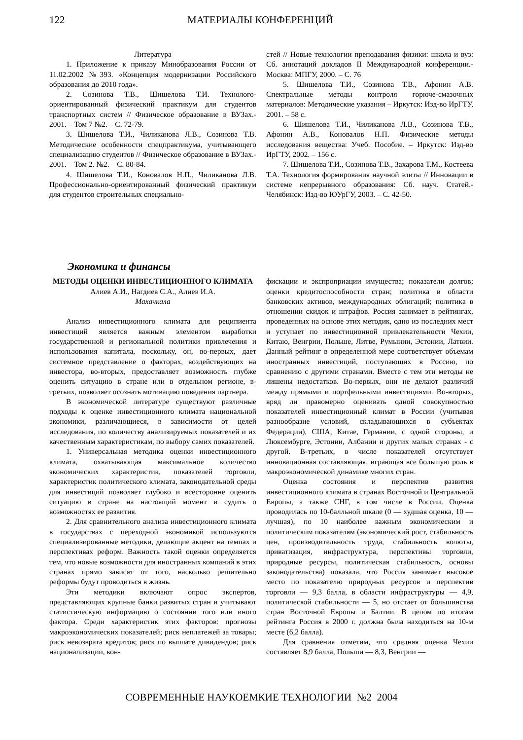122 МАТЕРИАЛЫ КОНФЕРЕНЦИЙ
Литература
1. Приложение к приказу Минобразования России от 11.02.2002 №393. «Концепция модернизации Российского образования до 2010 года».
2. Созинова Т.В., Шишелова Т.И. Технолого-ориентированный физический практикум для студентов транспортных систем // Физическое образование в ВУЗах.- 2001. – Том 7 №2. – С. 72-79.
3. Шишелова Т.И., Чиликанова Л.В., Созинова Т.В. Методические особенности спецпрактикума, учитывающего специализацию студентов // Физическое образование в ВУЗах.- 2001. – Том 2. №2. – С. 80-84.
4. Шишелова Т.И., Коновалов Н.П., Чиликанова Л.В. Профессионально-ориентированный физический практикум для студентов строительных специально-
стей // Новые технологии преподавания физики: школа и вуз: Сб. аннотаций докладов II Международной конференции.- Москва: МПГУ, 2000. – С. 76
5. Шишелова Т.И., Созинова Т.В., Афонин А.В. Спектральные методы контроля горюче-смазочных материалов: Методические указания – Иркутск: Изд-во ИрГТУ, 2001. – 58 с.
6. Шишелова Т.И., Чиликанова Л.В., Созинова Т.В., Афонин А.В., Коновалов Н.П. Физические методы исследования вещества: Учеб. Пособие. – Иркутск: Изд-во ИрГТУ, 2002. – 156 с.
7. Шишелова Т.И., Созинова Т.В., Захарова Т.М., Костеева Т.А. Технология формирования научной элиты // Инновации в системе непрерывного образования: Сб. науч. Статей.- Челябинск: Изд-во ЮУрГУ, 2003. – С. 42-50.
Экономика и финансы
МЕТОДЫ ОЦЕНКИ ИНВЕСТИЦИОННОГО КЛИМАТА
Алиев А.И., Нагдиев С.А., Алиев И.А.
Махачкала
Анализ инвестиционного климата для реципиента инвестиций является важным элементом выработки государственной и региональной политики привлечения и использования капитала, поскольку, он, во-первых, дает системное представление о факторах, воздействующих на инвестора, во-вторых, предоставляет возможность глубже оценить ситуацию в стране или в отдельном регионе, в-третьих, позволяет осознать мотивацию поведения партнера.
В экономической литературе существуют различные подходы к оценке инвестиционного климата национальной экономики, различающиеся, в зависимости от целей исследования, по количеству анализируемых показателей и их качественным характеристикам, по выбору самих показателей.
1. Универсальная методика оценки инвестиционного климата, охватывающая максимальное количество экономических характеристик, показателей торговли, характеристик политического климата, законодательной среды для инвестиций позволяет глубоко и всесторонне оценить ситуацию в стране на настоящий момент и судить о возможностях ее развития.
2. Для сравнительного анализа инвестиционного климата в государствах с переходной экономикой используются специализированные методики, делающие акцент на темпах и перспективах реформ. Важность такой оценки определяется тем, что новые возможности для иностранных компаний в этих странах прямо зависят от того, насколько решительно реформы будут проводиться в жизнь.
Эти методики включают опрос экспертов, представляющих крупные банки развитых стран и учитывают статистическую информацию о состоянии того или иного фактора. Среди характеристик этих факторов: прогнозы макроэкономических показателей; риск неплатежей за товары; риск невозврата кредитов; риск по выплате дивидендов; риск национализации, кон-
фискации и экспроприации имущества; показатели долгов; оценки кредитоспособности стран; политика в области банковских активов, международных облигаций; политика в отношении скидок и штрафов. Россия занимает в рейтингах, проведенных на основе этих методик, одно из последних мест и уступает по инвестиционной привлекательности Чехии, Китаю, Венгрии, Польше, Литве, Румынии, Эстонии, Латвии. Данный рейтинг в определенной мере соответствует объемам иностранных инвестиций, поступающих в Россию, по сравнению с другими странами. Вместе с тем эти методы не лишены недостатков. Во-первых, они не делают различий между прямыми и портфельными инвестициями. Во-вторых, вряд ли правомерно оценивать одной совокупностью показателей инвестиционный климат в России (учитывая разнообразие условий, складывающихся в субъектах Федерации), США, Китае, Германии, с одной стороны, и Люксембурге, Эстонии, Албании и других малых странах - с другой. В-третьих, в числе показателей отсутствует инновационная составляющая, играющая все большую роль в макроэкономической динамике многих стран.
Оценка состояния и перспектив развития инвестиционного климата в странах Восточной и Центральной Европы, а также СНГ, в том числе в России. Оценка проводилась по 10-балльной шкале (0 — худшая оценка, 10 — лучшая), по 10 наиболее важным экономическим и политическим показателям (экономический рост, стабильность цен, производительность труда, стабильность волюты, приватизация, инфраструктура, перспективы торговли, природные ресурсы, политическая стабильность, основы законодательства) показала, что Россия занимает высокое место по показателю природных ресурсов и перспектив торговли — 9,3 балла, в области инфраструктуры — 4,9, политической стабильности — 5, но отстает от большинства стран Восточной Европы и Балтии. В целом по итогам рейтинга Россия в 2000 г. должна была находиться на 10-м месте (6,2 балла).
Для сравнения отметим, что средняя оценка Чехии составляет 8,9 балла, Польши — 8,3, Венгрии —
СОВРЕМЕННЫЕ НАУКОЕМКИЕ ТЕХНОЛОГИИ №2 2004